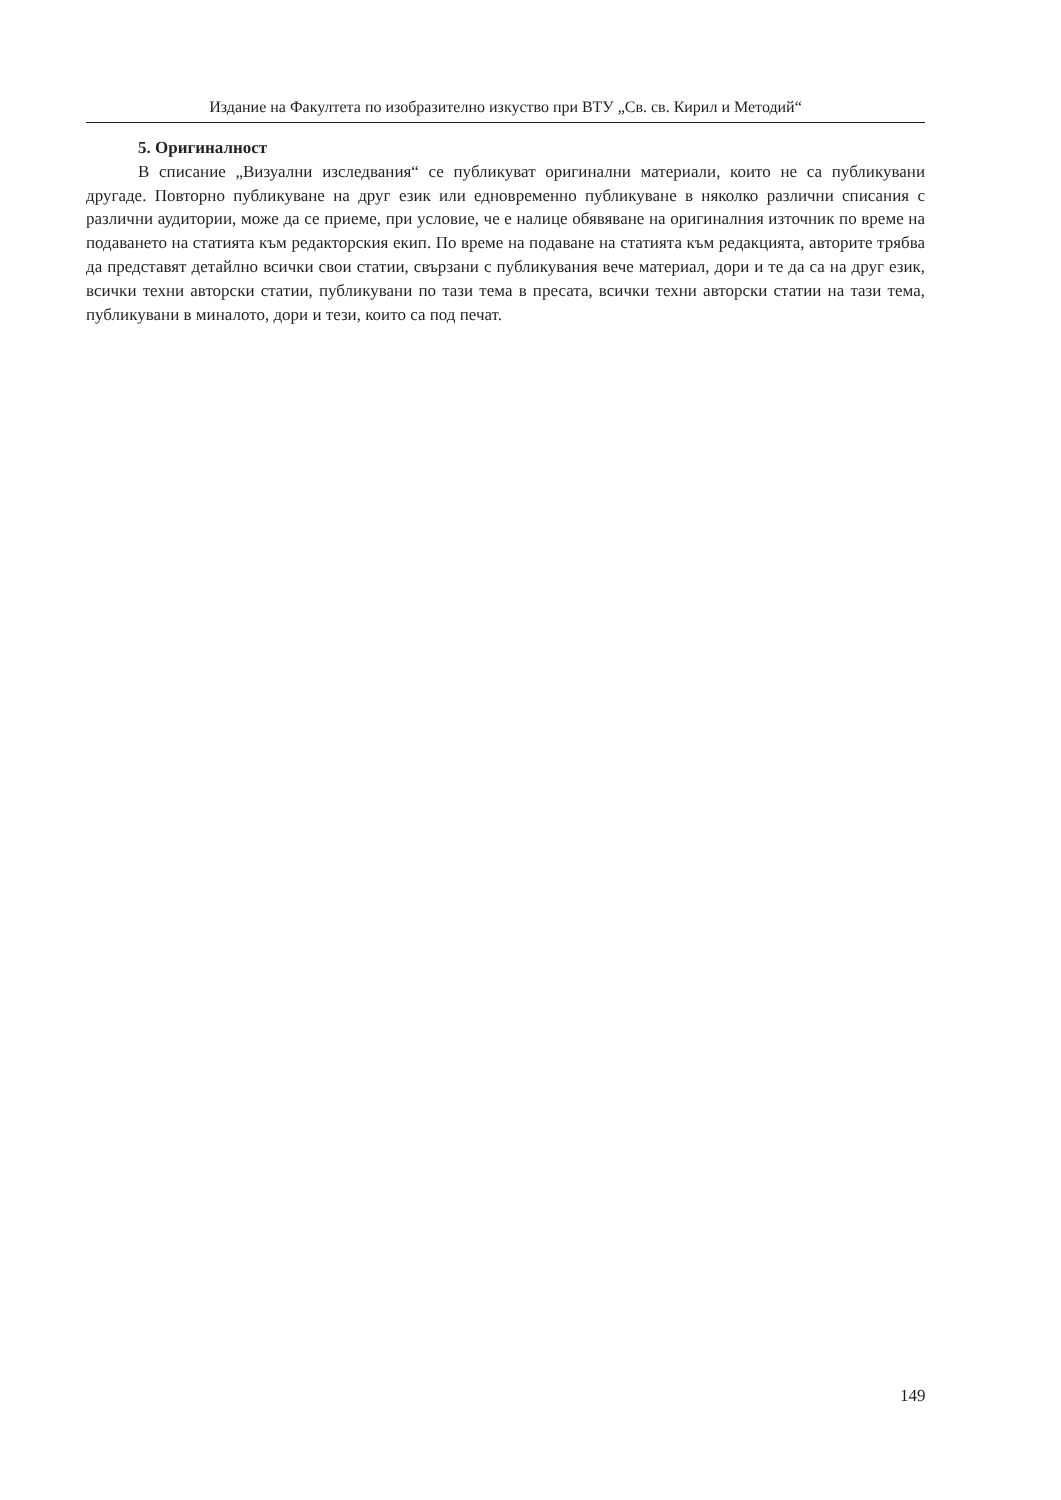Издание на Факултета по изобразително изкуство при ВТУ „Св. св. Кирил и Методий“
5. Оригиналност
В списание „Визуални изследвания“ се публикуват оригинални материали, които не са публикувани другаде. Повторно публикуване на друг език или едновременно публикуване в няколко различни списания с различни аудитории, може да се приеме, при условие, че е налице обявяване на оригиналния източник по време на подаването на статията към редакторския екип. По време на подаване на статията към редакцията, авторите трябва да представят детайлно всички свои статии, свързани с публикувания вече материал, дори и те да са на друг език, всички техни авторски статии, публикувани по тази тема в пресата, всички техни авторски статии на тази тема, публикувани в миналото, дори и тези, които са под печат.
149